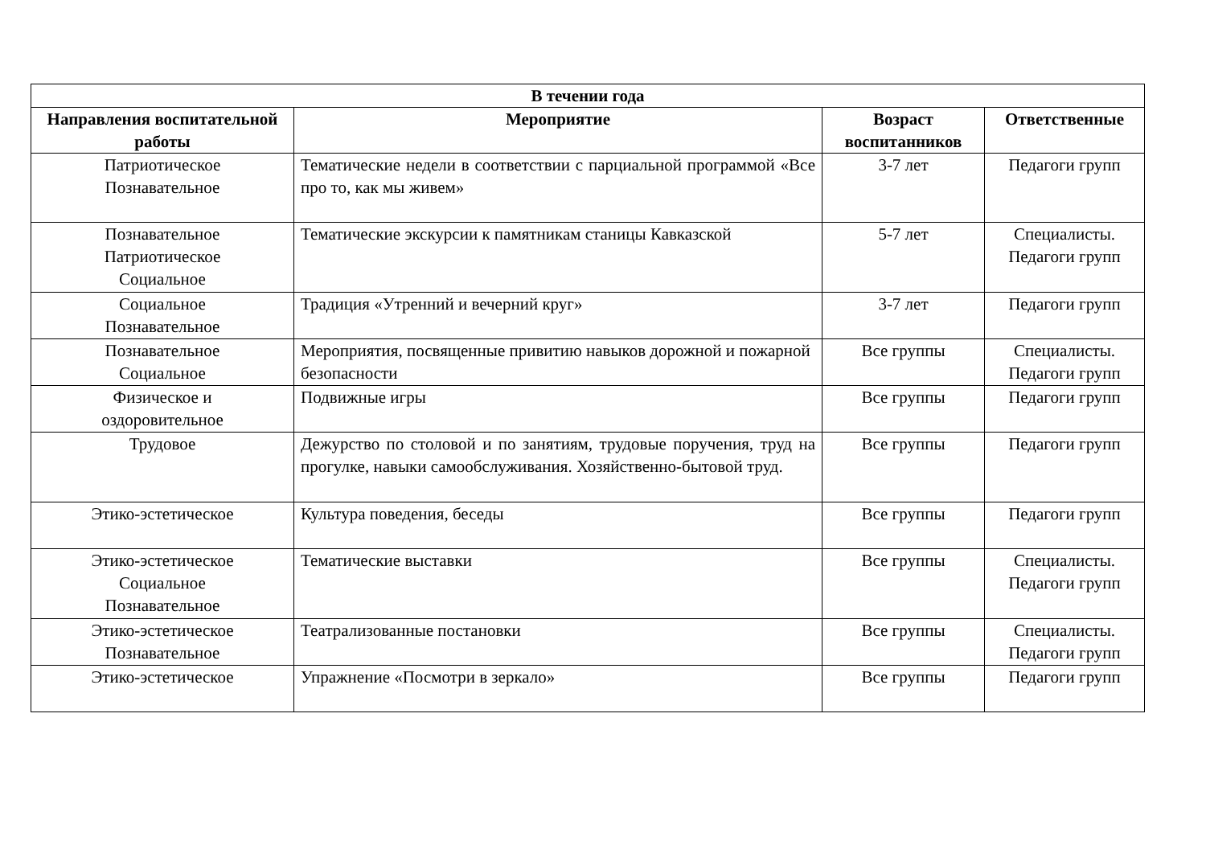| В течении года | | | |
| --- | --- | --- | --- |
| Направления воспитательной работы | Мероприятие | Возраст воспитанников | Ответственные |
| Патриотическое Познавательное | Тематические недели в соответствии с парциальной программой «Все про то, как мы живем» | 3-7 лет | Педагоги групп |
| Познавательное Патриотическое Социальное | Тематические экскурсии к памятникам станицы Кавказской | 5-7 лет | Специалисты. Педагоги групп |
| Социальное Познавательное | Традиция «Утренний и вечерний круг» | 3-7 лет | Педагоги групп |
| Познавательное Социальное | Мероприятия, посвященные привитию навыков дорожной и пожарной безопасности | Все группы | Специалисты. Педагоги групп |
| Физическое и оздоровительное | Подвижные игры | Все группы | Педагоги групп |
| Трудовое | Дежурство по столовой и по занятиям, трудовые поручения, труд на прогулке, навыки самообслуживания. Хозяйственно-бытовой труд. | Все группы | Педагоги групп |
| Этико-эстетическое | Культура поведения, беседы | Все группы | Педагоги групп |
| Этико-эстетическое Социальное Познавательное | Тематические выставки | Все группы | Специалисты. Педагоги групп |
| Этико-эстетическое Познавательное | Театрализованные постановки | Все группы | Специалисты. Педагоги групп |
| Этико-эстетическое | Упражнение «Посмотри в зеркало» | Все группы | Педагоги групп |